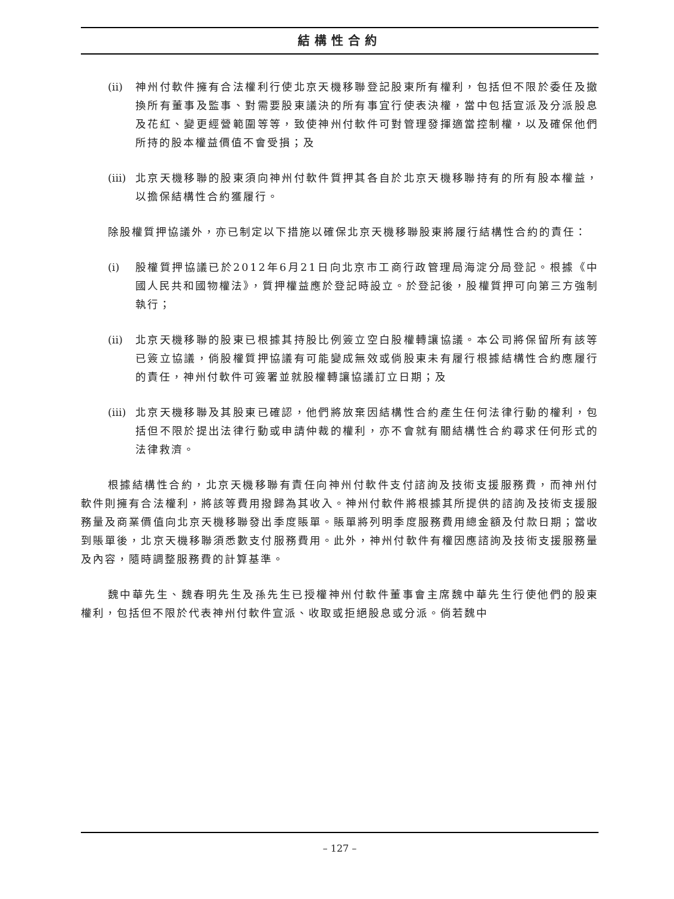結構性合約
(ii) 神州付軟件擁有合法權利行使北京天機移聯登記股東所有權利，包括但不限於委任及撤換所有董事及監事、對需要股東議決的所有事宜行使表決權，當中包括宣派及分派股息及花紅、變更經營範圍等等，致使神州付軟件可對管理發揮適當控制權，以及確保他們所持的股本權益價值不會受損；及
(iii) 北京天機移聯的股東須向神州付軟件質押其各自於北京天機移聯持有的所有股本權益，以擔保結構性合約獲履行。
除股權質押協議外，亦已制定以下措施以確保北京天機移聯股東將履行結構性合約的責任：
(i) 股權質押協議已於2012年6月21日向北京市工商行政管理局海淀分局登記。根據《中國人民共和國物權法》，質押權益應於登記時設立。於登記後，股權質押可向第三方強制執行；
(ii) 北京天機移聯的股東已根據其持股比例簽立空白股權轉讓協議。本公司將保留所有該等已簽立協議，倘股權質押協議有可能變成無效或倘股東未有履行根據結構性合約應履行的責任，神州付軟件可簽署並就股權轉讓協議訂立日期；及
(iii) 北京天機移聯及其股東已確認，他們將放棄因結構性合約產生任何法律行動的權利，包括但不限於提出法律行動或申請仲裁的權利，亦不會就有關結構性合約尋求任何形式的法律救濟。
根據結構性合約，北京天機移聯有責任向神州付軟件支付諮詢及技術支援服務費，而神州付軟件則擁有合法權利，將該等費用撥歸為其收入。神州付軟件將根據其所提供的諮詢及技術支援服務量及商業價值向北京天機移聯發出季度賬單。賬單將列明季度服務費用總金額及付款日期；當收到賬單後，北京天機移聯須悉數支付服務費用。此外，神州付軟件有權因應諮詢及技術支援服務量及內容，隨時調整服務費的計算基準。
魏中華先生、魏春明先生及孫先生已授權神州付軟件董事會主席魏中華先生行使他們的股東權利，包括但不限於代表神州付軟件宣派、收取或拒絕股息或分派。倘若魏中
– 127 –